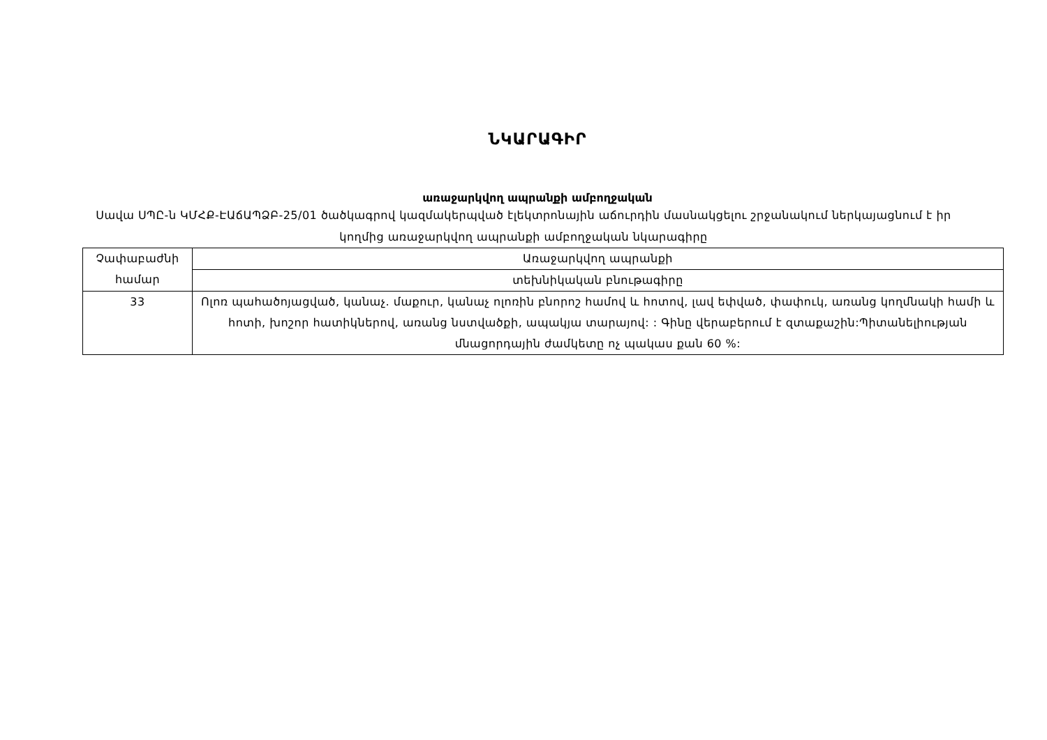ՆԿԱՐԱԳԻՐ
առաջարկվող ապրանքի ամբողջական
Սավա ՍՊԸ-ն ԿՄՀՔ-ԷԱճԱՊՁԲ-25/01 ծածկագրով կազմակերպված էլեկտրոնային աճուրդին մասնակցելու շրջանակում ներկայացնում է իր կողմից առաջարկվող ապրանքի ամբողջական նկարագիրը
| Չափաբաժնի համար | Առաջարկվող ապրանքի |
| | տեխնիկական բնութագիրը |
| 33 | Ոլոռ պահածոյացված, կանաչ. մաքուր, կանաչ ոլոռին բնորոշ համով և հոտով, լավ եփված, փափուկ, առանց կողմնակի համի և հոտի, խոշոր հատիկներով, առանց նստվածքի, ապակյա տարայով: : Գինը վերաբերում է զտաքաշին:Պիտանելիության մնացորդային ժամկետը ոչ պակաս քան 60 %: |